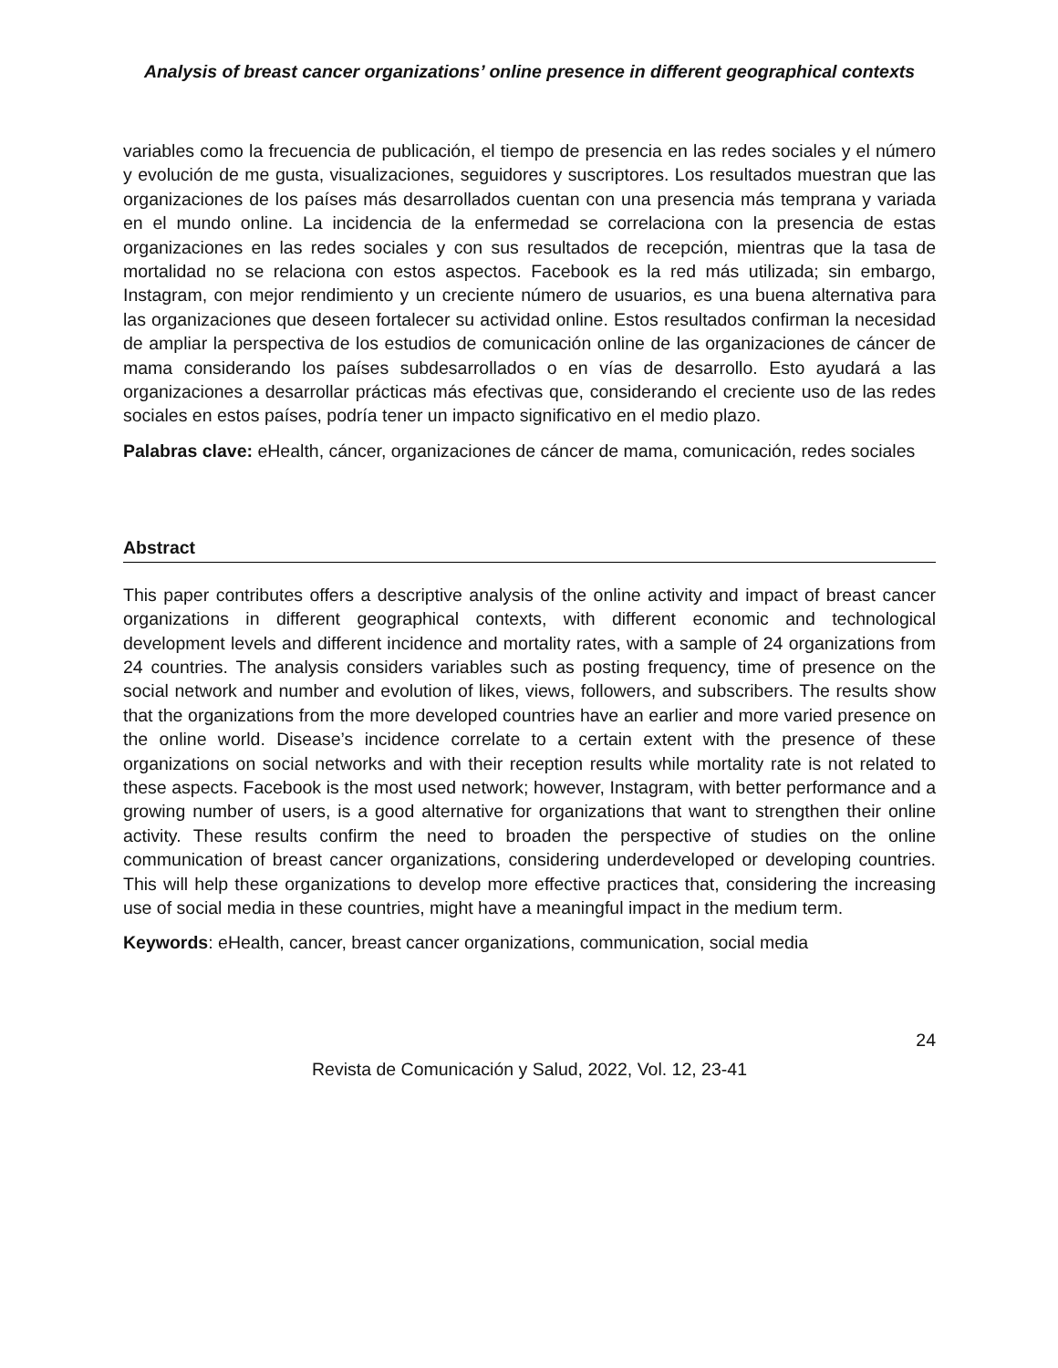Analysis of breast cancer organizations’ online presence in different geographical contexts
variables como la frecuencia de publicación, el tiempo de presencia en las redes sociales y el número y evolución de me gusta, visualizaciones, seguidores y suscriptores. Los resultados muestran que las organizaciones de los países más desarrollados cuentan con una presencia más temprana y variada en el mundo online. La incidencia de la enfermedad se correlaciona con la presencia de estas organizaciones en las redes sociales y con sus resultados de recepción, mientras que la tasa de mortalidad no se relaciona con estos aspectos. Facebook es la red más utilizada; sin embargo, Instagram, con mejor rendimiento y un creciente número de usuarios, es una buena alternativa para las organizaciones que deseen fortalecer su actividad online. Estos resultados confirman la necesidad de ampliar la perspectiva de los estudios de comunicación online de las organizaciones de cáncer de mama considerando los países subdesarrollados o en vías de desarrollo. Esto ayudará a las organizaciones a desarrollar prácticas más efectivas que, considerando el creciente uso de las redes sociales en estos países, podría tener un impacto significativo en el medio plazo.
Palabras clave: eHealth, cáncer, organizaciones de cáncer de mama, comunicación, redes sociales
Abstract
This paper contributes offers a descriptive analysis of the online activity and impact of breast cancer organizations in different geographical contexts, with different economic and technological development levels and different incidence and mortality rates, with a sample of 24 organizations from 24 countries. The analysis considers variables such as posting frequency, time of presence on the social network and number and evolution of likes, views, followers, and subscribers. The results show that the organizations from the more developed countries have an earlier and more varied presence on the online world. Disease’s incidence correlate to a certain extent with the presence of these organizations on social networks and with their reception results while mortality rate is not related to these aspects. Facebook is the most used network; however, Instagram, with better performance and a growing number of users, is a good alternative for organizations that want to strengthen their online activity. These results confirm the need to broaden the perspective of studies on the online communication of breast cancer organizations, considering underdeveloped or developing countries. This will help these organizations to develop more effective practices that, considering the increasing use of social media in these countries, might have a meaningful impact in the medium term.
Keywords: eHealth, cancer, breast cancer organizations, communication, social media
24
Revista de Comunicación y Salud, 2022, Vol. 12, 23-41